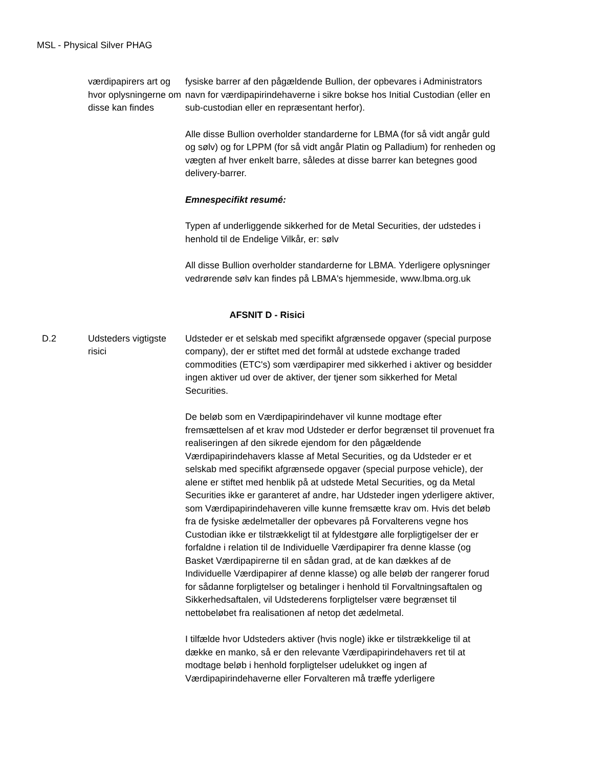MSL - Physical Silver PHAG
| | værdipapirers art og hvor oplysningerne om disse kan findes | fysiske barrer af den pågældende Bullion, der opbevares i Administrators navn for værdipapirindehaverne i sikre bokse hos Initial Custodian (eller en sub-custodian eller en repræsentant herfor). Alle disse Bullion overholder standarderne for LBMA (for så vidt angår guld og sølv) og for LPPM (for så vidt angår Platin og Palladium) for renheden og vægten af hver enkelt barre, således at disse barrer kan betegnes good delivery-barrer. Emnespecifikt resumé: Typen af underliggende sikkerhed for de Metal Securities, der udstedes i henhold til de Endelige Vilkår, er: sølv All disse Bullion overholder standarderne for LBMA. Yderligere oplysninger vedrørende sølv kan findes på LBMA's hjemmeside, www.lbma.org.uk |
| AFSNIT D - Risici | | |
| D.2 | Udsteders vigtigste risici | Udsteder er et selskab med specifikt afgrænsede opgaver (special purpose company), der er stiftet med det formål at udstede exchange traded commodities (ETC's) som værdipapirer med sikkerhed i aktiver og besidder ingen aktiver ud over de aktiver, der tjener som sikkerhed for Metal Securities. De beløb som en Værdipapirindehaver vil kunne modtage efter fremsættelsen af et krav mod Udsteder er derfor begrænset til provenuet fra realiseringen af den sikrede ejendom for den pågældende Værdipapirindehavers klasse af Metal Securities, og da Udsteder er et selskab med specifikt afgrænsede opgaver (special purpose vehicle), der alene er stiftet med henblik på at udstede Metal Securities, og da Metal Securities ikke er garanteret af andre, har Udsteder ingen yderligere aktiver, som Værdipapirindehaveren ville kunne fremsætte krav om. Hvis det beløb fra de fysiske ædelmetaller der opbevares på Forvalterens vegne hos Custodian ikke er tilstrækkeligt til at fyldestgøre alle forpligtigelser der er forfaldne i relation til de Individuelle Værdipapirer fra denne klasse (og Basket Værdipapirerne til en sådan grad, at de kan dækkes af de Individuelle Værdipapirer af denne klasse) og alle beløb der rangerer forud for sådanne forpligtelser og betalinger i henhold til Forvaltningsaftalen og Sikkerhedsaftalen, vil Udstederens forpligtelser være begrænset til nettobeløbet fra realisationen af netop det ædelmetal. I tilfælde hvor Udsteders aktiver (hvis nogle) ikke er tilstrækkelige til at dække en manko, så er den relevante Værdipapirindehavers ret til at modtage beløb i henhold forpligtelser udelukket og ingen af Værdipapirindehaverne eller Forvalteren må træffe yderligere |